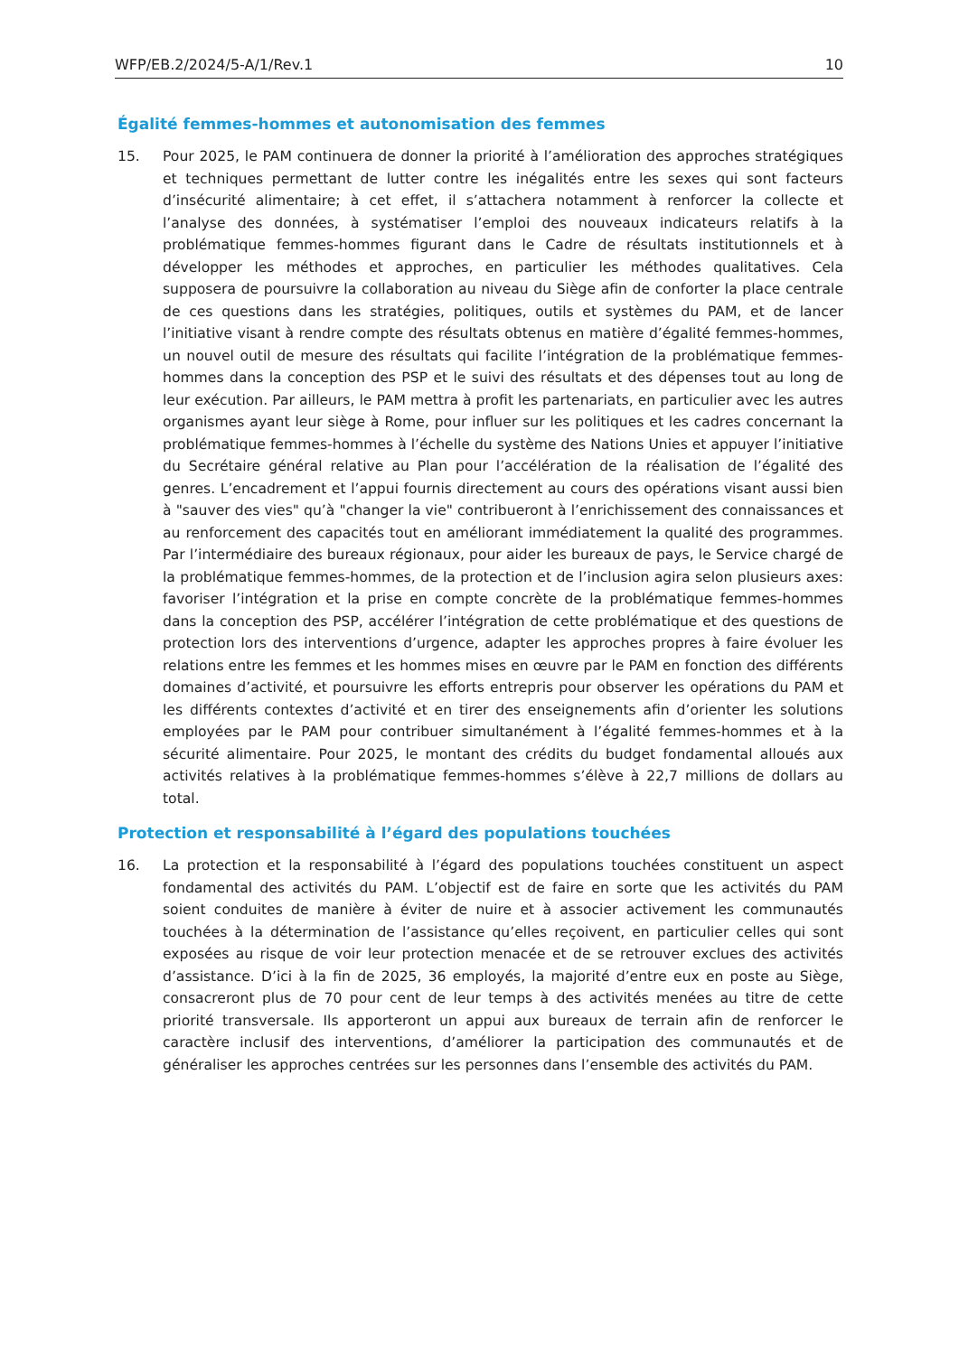WFP/EB.2/2024/5-A/1/Rev.1 10
Égalité femmes-hommes et autonomisation des femmes
15. Pour 2025, le PAM continuera de donner la priorité à l’amélioration des approches stratégiques et techniques permettant de lutter contre les inégalités entre les sexes qui sont facteurs d’insécurité alimentaire; à cet effet, il s’attachera notamment à renforcer la collecte et l’analyse des données, à systématiser l’emploi des nouveaux indicateurs relatifs à la problématique femmes-hommes figurant dans le Cadre de résultats institutionnels et à développer les méthodes et approches, en particulier les méthodes qualitatives. Cela supposera de poursuivre la collaboration au niveau du Siège afin de conforter la place centrale de ces questions dans les stratégies, politiques, outils et systèmes du PAM, et de lancer l’initiative visant à rendre compte des résultats obtenus en matière d’égalité femmes-hommes, un nouvel outil de mesure des résultats qui facilite l’intégration de la problématique femmes-hommes dans la conception des PSP et le suivi des résultats et des dépenses tout au long de leur exécution. Par ailleurs, le PAM mettra à profit les partenariats, en particulier avec les autres organismes ayant leur siège à Rome, pour influer sur les politiques et les cadres concernant la problématique femmes-hommes à l’échelle du système des Nations Unies et appuyer l’initiative du Secrétaire général relative au Plan pour l’accélération de la réalisation de l’égalité des genres. L’encadrement et l’appui fournis directement au cours des opérations visant aussi bien à "sauver des vies" qu’à "changer la vie" contribueront à l’enrichissement des connaissances et au renforcement des capacités tout en améliorant immédiatement la qualité des programmes. Par l’intermédiaire des bureaux régionaux, pour aider les bureaux de pays, le Service chargé de la problématique femmes-hommes, de la protection et de l’inclusion agira selon plusieurs axes: favoriser l’intégration et la prise en compte concrète de la problématique femmes-hommes dans la conception des PSP, accélérer l’intégration de cette problématique et des questions de protection lors des interventions d’urgence, adapter les approches propres à faire évoluer les relations entre les femmes et les hommes mises en œuvre par le PAM en fonction des différents domaines d’activité, et poursuivre les efforts entrepris pour observer les opérations du PAM et les différents contextes d’activité et en tirer des enseignements afin d’orienter les solutions employées par le PAM pour contribuer simultanément à l’égalité femmes-hommes et à la sécurité alimentaire. Pour 2025, le montant des crédits du budget fondamental alloués aux activités relatives à la problématique femmes-hommes s’élève à 22,7 millions de dollars au total.
Protection et responsabilité à l’égard des populations touchées
16. La protection et la responsabilité à l’égard des populations touchées constituent un aspect fondamental des activités du PAM. L’objectif est de faire en sorte que les activités du PAM soient conduites de manière à éviter de nuire et à associer activement les communautés touchées à la détermination de l’assistance qu’elles reçoivent, en particulier celles qui sont exposées au risque de voir leur protection menacée et de se retrouver exclues des activités d’assistance. D’ici à la fin de 2025, 36 employés, la majorité d’entre eux en poste au Siège, consacreront plus de 70 pour cent de leur temps à des activités menées au titre de cette priorité transversale. Ils apporteront un appui aux bureaux de terrain afin de renforcer le caractère inclusif des interventions, d’améliorer la participation des communautés et de généraliser les approches centrées sur les personnes dans l’ensemble des activités du PAM.